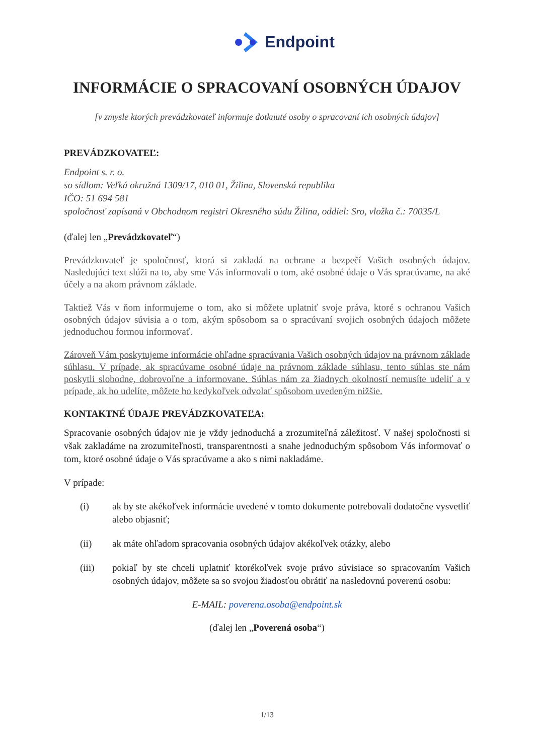Endpoint
INFORMÁCIE O SPRACOVANÍ OSOBNÝCH ÚDAJOV
[v zmysle ktorých prevádzkovateľ informuje dotknuté osoby o spracovaní ich osobných údajov]
PREVÁDZKOVATEĽ:
Endpoint s. r. o.
so sídlom: Veľká okružná 1309/17, 010 01, Žilina, Slovenská republika
IČO: 51 694 581
spoločnosť zapísaná v Obchodnom registri Okresného súdu Žilina, oddiel: Sro, vložka č.: 70035/L
(ďalej len „Prevádzkovateľ“)
Prevádzkovateľ je spoločnosť, ktorá si zakladá na ochrane a bezpečí Vašich osobných údajov. Nasledujúci text slúži na to, aby sme Vás informovali o tom, aké osobné údaje o Vás spracúvame, na aké účely a na akom právnom základe.
Taktiež Vás v ňom informujeme o tom, ako si môžete uplatniť svoje práva, ktoré s ochranou Vašich osobných údajov súvisia a o tom, akým spôsobom sa o spracúvaní svojich osobných údajoch môžete jednoduchou formou informovať.
Zároveň Vám poskytujeme informácie ohľadne spracúvania Vašich osobných údajov na právnom základe súhlasu. V prípade, ak spracúvame osobné údaje na právnom základe súhlasu, tento súhlas ste nám poskytli slobodne, dobrovoľne a informovane. Súhlas nám za žiadnych okolností nemusíte udeliť a v prípade, ak ho udelíte, môžete ho kedykoľvek odvolať spôsobom uvedeným nižšie.
KONTAKTNÉ ÚDAJE PREVÁDZKOVATEĽA:
Spracovanie osobných údajov nie je vždy jednoduchá a zrozumiteľná záležitosť. V našej spoločnosti si však zakladáme na zrozumiteľnosti, transparentnosti a snahe jednoduchým spôsobom Vás informovať o tom, ktoré osobné údaje o Vás spracúvame a ako s nimi nakladáme.
V prípade:
(i) ak by ste akékoľvek informácie uvedené v tomto dokumente potrebovali dodatočne vysvetliť alebo objasniť;
(ii) ak máte ohľadom spracovania osobných údajov akékoľvek otázky, alebo
(iii) pokiaľ by ste chceli uplatniť ktorékoľvek svoje právo súvisiace so spracovaním Vašich osobných údajov, môžete sa so svojou žiadosťou obrátiť na nasledovnú poverenú osobu:
E-MAIL: poverena.osoba@endpoint.sk
(ďalej len „Poverená osoba“)
1/13